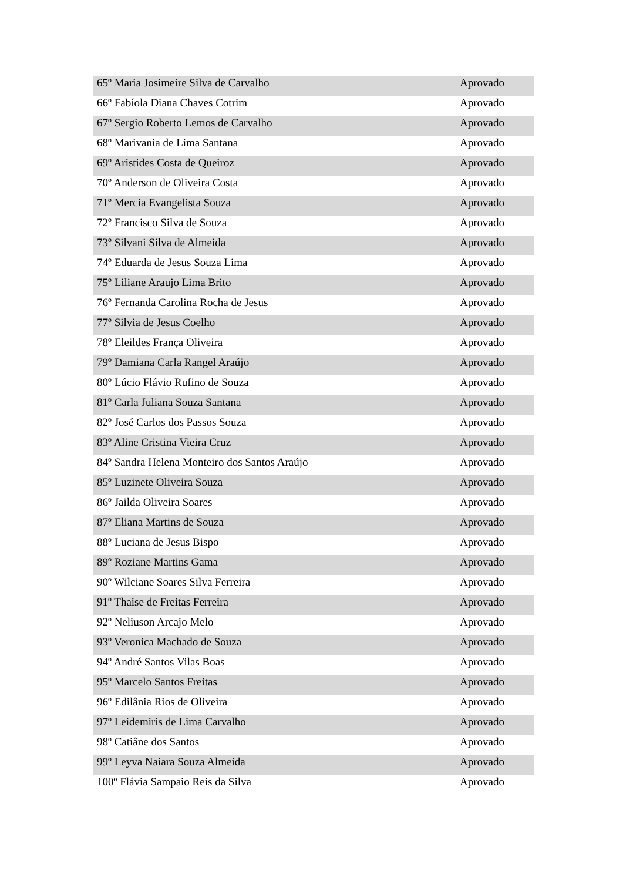| 65º Maria Josimeire Silva de Carvalho | Aprovado |
| 66º Fabíola Diana Chaves Cotrim | Aprovado |
| 67º Sergio Roberto Lemos de Carvalho | Aprovado |
| 68º Marivania de Lima Santana | Aprovado |
| 69º Aristides Costa de Queiroz | Aprovado |
| 70º Anderson de Oliveira Costa | Aprovado |
| 71º Mercia Evangelista Souza | Aprovado |
| 72º Francisco Silva de Souza | Aprovado |
| 73º Silvani Silva de Almeida | Aprovado |
| 74º Eduarda de Jesus Souza Lima | Aprovado |
| 75º Liliane Araujo Lima Brito | Aprovado |
| 76º Fernanda Carolina Rocha de Jesus | Aprovado |
| 77º Silvia de Jesus Coelho | Aprovado |
| 78º Eleildes França Oliveira | Aprovado |
| 79º Damiana Carla Rangel Araújo | Aprovado |
| 80º Lúcio Flávio Rufino de Souza | Aprovado |
| 81º Carla Juliana Souza Santana | Aprovado |
| 82º José Carlos dos Passos Souza | Aprovado |
| 83º Aline Cristina Vieira Cruz | Aprovado |
| 84º Sandra Helena Monteiro dos Santos Araújo | Aprovado |
| 85º Luzinete Oliveira Souza | Aprovado |
| 86º Jailda Oliveira Soares | Aprovado |
| 87º Eliana Martins de Souza | Aprovado |
| 88º Luciana de Jesus Bispo | Aprovado |
| 89º Roziane Martins Gama | Aprovado |
| 90º Wilciane Soares Silva Ferreira | Aprovado |
| 91º Thaise de Freitas Ferreira | Aprovado |
| 92º Neliuson Arcajo Melo | Aprovado |
| 93º Veronica Machado de Souza | Aprovado |
| 94º André Santos Vilas Boas | Aprovado |
| 95º Marcelo Santos Freitas | Aprovado |
| 96º Edilânia Rios de Oliveira | Aprovado |
| 97º Leidemiris de Lima Carvalho | Aprovado |
| 98º Catiâne dos Santos | Aprovado |
| 99º Leyva Naiara Souza Almeida | Aprovado |
| 100º Flávia Sampaio Reis da Silva | Aprovado |